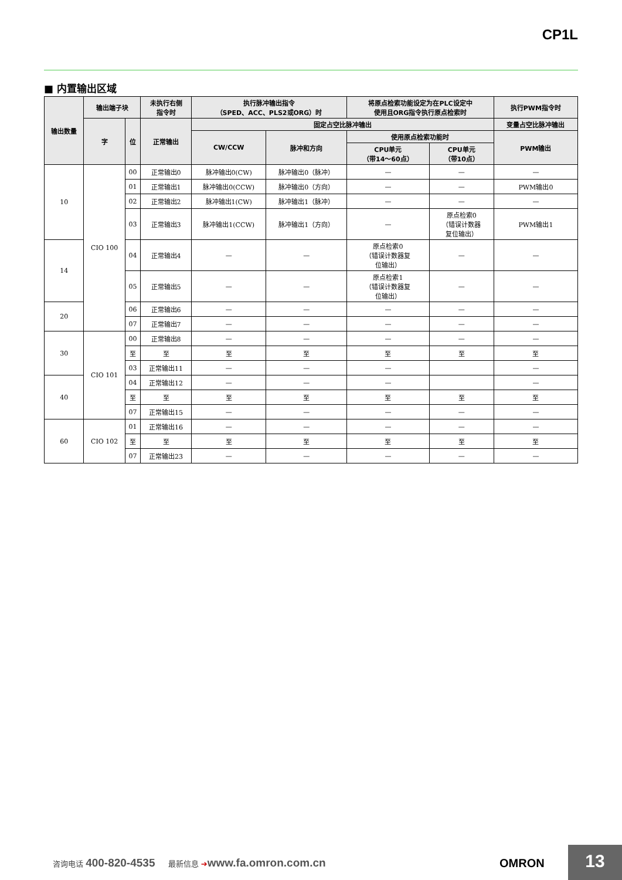CP1L
■ 内置输出区域
| 输出数量 | 输出端子块 | | 未执行右侧 指令时 | 执行脉冲输出指令 （SPED、ACC、PLS2或ORG）时 | | 将原点检索功能设定为在PLC设定中 使用且ORG指令执行原点检索时 | | 执行PWM指令时 |
| --- | --- | --- | --- | --- | --- | --- | --- | --- |
| | 字 | 位 | 正常输出 | 固定占空比脉冲输出 | | | | 变量占空比脉冲输出 |
| | | | | CW/CCW | 脉冲和方向 | 使用原点检索功能时 | | PWM输出 |
| | | | | | | CPU单元 （带14～60点） | CPU单元 （带10点） | |
| 10 | CIO 100 | 00 | 正常输出0 | 脉冲输出0(CW) | 脉冲输出0（脉冲） | — | — | — |
| | | 01 | 正常输出1 | 脉冲输出0(CCW) | 脉冲输出0（方向） | — | — | PWM输出0 |
| | | 02 | 正常输出2 | 脉冲输出1(CW) | 脉冲输出1（脉冲） | — | — | — |
| | | 03 | 正常输出3 | 脉冲输出1(CCW) | 脉冲输出1（方向） | — | 原点检索0 （错误计数器 复位输出） | PWM输出1 |
| 14 | | 04 | 正常输出4 | — | — | 原点检索0 （错误计数器复 位输出） | — | — |
| | | 05 | 正常输出5 | — | — | 原点检索1 （错误计数器复 位输出） | — | — |
| 20 | | 06 | 正常输出6 | — | — | — | — | — |
| | | 07 | 正常输出7 | — | — | — | — | — |
| 30 | CIO 101 | 00 | 正常输出8 | — | — | — | — | — |
| | | 至 | 至 | 至 | 至 | 至 | 至 | 至 |
| | | 03 | 正常输出11 | — | — | — | | — |
| 40 | | 04 | 正常输出12 | — | — | — | | — |
| | | 至 | 至 | 至 | 至 | 至 | 至 | 至 |
| | | 07 | 正常输出15 | — | — | — | — | — |
| 60 | CIO 102 | 01 | 正常输出16 | — | — | — | — | — |
| | | 至 | 至 | 至 | 至 | 至 | 至 | 至 |
| | | 07 | 正常输出23 | — | — | — | — | — |
咨询电话 400-820-4535 最新信息 ➔www.fa.omron.com.cn
OMRON 13